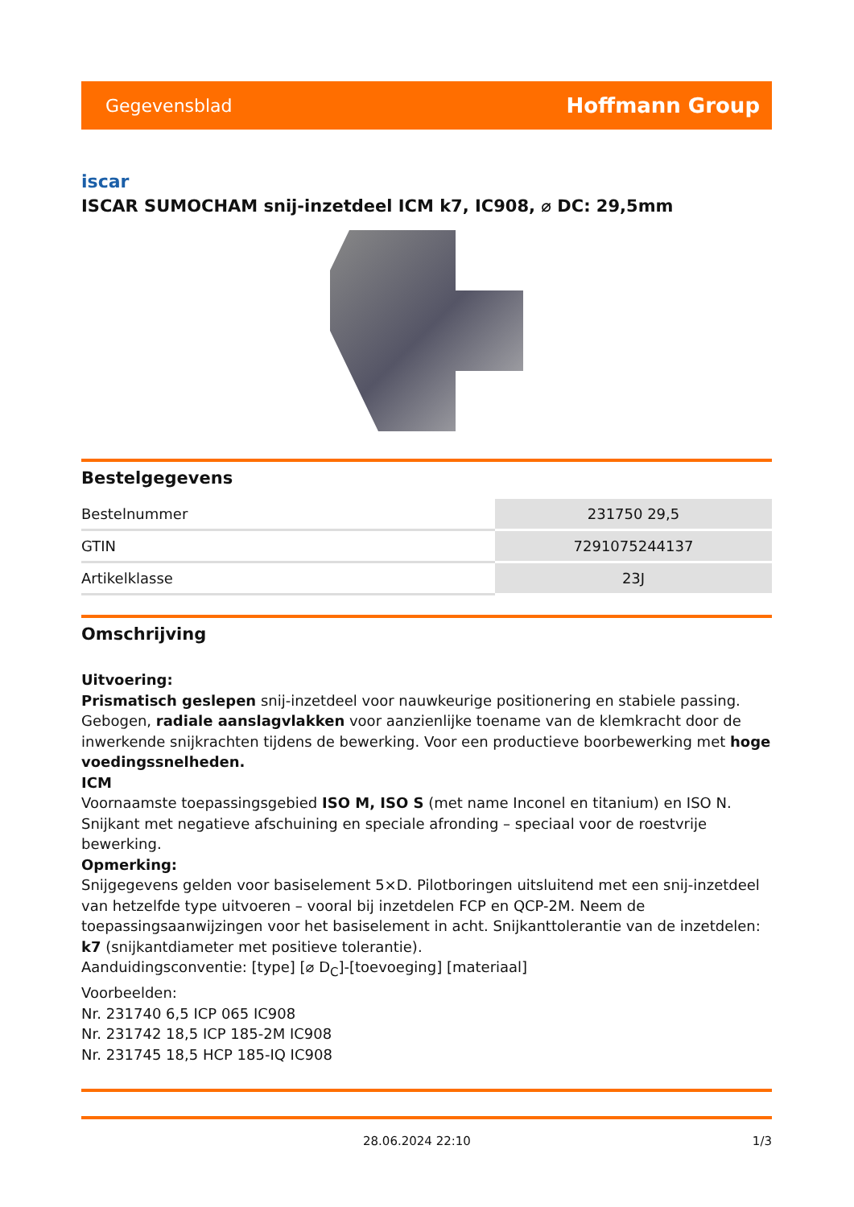Gegevensblad Hoffmann Group
iscar
ISCAR SUMOCHAM snij-inzetdeel ICM k7, IC908, ⌀ DC: 29,5mm
Bestelgegevens
| Bestelnummer | 231750 29,5 |
| GTIN | 7291075244137 |
| Artikelklasse | 23J |
Omschrijving
Uitvoering:
Prismatisch geslepen snij-inzetdeel voor nauwkeurige positionering en stabiele passing. Gebogen, radiale aanslagvlakken voor aanzienlijke toename van de klemkracht door de inwerkende snijkrachten tijdens de bewerking. Voor een productieve boorbewerking met hoge voedingssnelheden.
ICM
Voornaamste toepassingsgebied ISO M, ISO S (met name Inconel en titanium) en ISO N. Snijkant met negatieve afschuining en speciale afronding – speciaal voor de roestvrije bewerking.
Opmerking:
Snijgegevens gelden voor basiselement 5×D. Pilotboringen uitsluitend met een snij-inzetdeel van hetzelfde type uitvoeren – vooral bij inzetdelen FCP en QCP-2M. Neem de toepassingsaanwijzingen voor het basiselement in acht. Snijkanttolerantie van de inzetdelen: k7 (snijkantdiameter met positieve tolerantie).
Aanduidingsconventie: [type] [⌀ D<sub>C</sub>]-[toevoeging] [materiaal]
Voorbeelden:
Nr. 231740 6,5 ICP 065 IC908
Nr. 231742 18,5 ICP 185-2M IC908
Nr. 231745 18,5 HCP 185-IQ IC908
28.06.2024 22:10 1/3